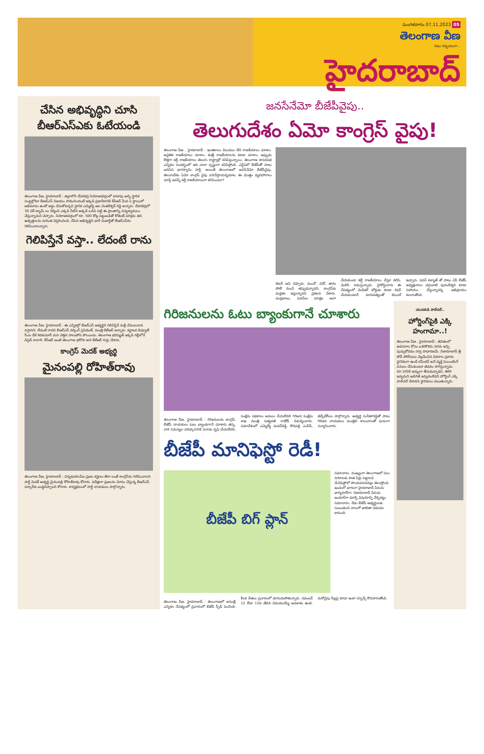మంగళవారం 07,11,2023 05
తెలంగాణ వీణ
నిజం నిర్భయంగా...
హైదరాబాద్
చేసిన అభివృద్ధిని చూసి బీఆర్ఎస్ఎకు ఓటేయండి
తెలంగాణ వీణ, హైదరాబాద్ : జిల్లాలోని దేవరకద్ర నియోజకవర్గంలో దాదాపు అన్ని స్థానిక సంస్థల్లోనూ బీఆర్ఎస్ విజయం సాధించిందంటే ఇక్కడి ప్రజానీకానికి కేసీఆర్ మీద ఏ స్థాయిలో అభిమానం ఉందో అర్థం చేసుకోవచ్చని స్థానిక ఎమ్మెల్యే ఆల వెంకటేశ్వర్ రెడ్డి అన్నారు. దేవరకద్రలో 30 చెక్ డ్యామ్ లు నిర్మించి ఎక్కడి నీటిని అక్కడే ఒడిసి పట్టి ఈ ప్రాంతాన్ని సస్యశ్యామలం చేస్తున్నామని చెప్పారు. నియోజకవర్గంలో రూ. 500 కోట్ల పెట్టుబడితో కోజెంట్ పరిశ్రమ తన ఉత్పత్తులను మరింత విస్తరించింది. చేసిన అభివృద్ధిని భారీ మెజార్టీతో బీఆర్ఎస్‌ను గెలిపించాలన్నారు.
గెలిపిస్తేనే వస్తా.. లేదంటే రాను
తెలంగాణ వీణ, హైదరాబాద్ : ఈ ఎన్నికల్లో బీఆర్ఎస్ అభ్యర్థిని గెలిపిస్తేనే మళ్లీ వేములవాడ వస్తానని, లేదంటే రానని బీఆర్ఎస్ వర్కింగ్ ప్రెసిడెంట్, మంత్రి కేటీఆర్ అన్నారు. కర్ణాటక డిప్యూటీ సీఎం డీకే శివకుమార్ మన నెత్తిన పాలుపోసి పోయిండు. తెలంగాణ భవిష్యత్ ఇక్కడి గల్లీలోనే డిసైడ్ కావాలె. కేసీఆర్ అంటే తెలంగాణ భరోసా అని కేటీఆర్ గుర్తు చేశారు.
కాంగ్రెస్ మెదక్ అభ్యర్థి
మైనంపల్లి రోహిత్‌రావు
తెలంగాణ వీణ, హైదరాబాద్ : చిన్నశంకరంపేట ప్రజల కష్టాలు తీరా లంటే కాంగ్రెస్‌ను గెలిపించాలని పార్టీ మెదక్ అభ్యర్థి మైనంపల్లి రోహిత్‌రావు కోరారు. పదేళ్లుగా ప్రజలను మోసం చేస్తున్న బీఆర్ఎస్ సర్కార్‌కు బుద్ధిచెప్పాలని కోరారు. కార్యక్రమంలో పార్టీ నాయకులు పాల్గొన్నారు.
జనసేనేమో బీజేపీవైపు..
తెలుగుదేశం ఏమో కాంగ్రెస్ వైపు!
తెలంగాణ వీణ , హైదరాబాద్ : ఇంతకాలం విలువలు లేని రాజకీయాలు చూశాం. అనైతిక రాజకీయాలు చూశాం. కంత్రీ రాజకీయాలను కూడా చూశాం. ఇప్పుడు కొత్తగా కల్తీ రాజకీయాలు తెలుగు రాష్ట్రాల్లో కనిపిస్తున్నాయి. తెలంగాణ శాసనసభ ఎన్నికల సందర్భంలో ఇది చాలా స్పష్టంగా కనిపిస్తోంది. ఎన్డీఏలో బీజేపీతో పాటు జనసేన భాగస్వామి పార్టీ. అయితే తెలంగాణలో జనసేనేమో బీజేపీవైపు, తెలుగుదేశం ఏమో కాంగ్రెస్ వైపు పనిచేస్తాయన్నమాట. ఈ మొత్తం వ్యవహారాలు చూస్తే ఇవన్నీ కల్తీ రాజకీయాలుగా కనిపించవా?
బెటర్ అని చెప్పారు. మంచో, చెడో, తాను పోటీ నుంచి తప్పుకున్నానని, కాంగ్రెస్‌కు మద్దతు ఇస్తున్నానని ప్రకటన చేశారు. చంద్రబాబు, పవన్‌లు మాత్రం అలా చేయకుండా కల్తీ రాజకీయాలు చేస్తూ కలిసి, మెలిసి నడుస్తున్నారు. హైకోర్టువారు ఈ నేపథ్యంలో మెడికల్ బోర్డుకు కూడా రిఫర్ చేయకుండానే మానవత్వంతో బెయిల్ ఇచ్చారు. పవన్ కళ్యాణ్ తో పాటు ఏపీ బీజేపీ అధ్యక్షురాలు దగ్గుబాటి పురందేశ్వరి కూడా సహాయం చేస్తున్నారన్న అభిప్రాయం కలుగుతోంది.
గిరిజనులను ఓటు బ్యాంకుగానే చూశారు
తెలంగాణ వీణ, హైదరాబాద్ : గిరిజనులను కాంగ్రెస్, బీజేపీ నాయకులు ఓటు బ్యాంకుగానే చూశారు తప్ప, వారి సమస్యల పరిష్కారానికి ఏనాడు కృషి చేయలేదని, సంక్షేమ పథకాలు అమలు చేయలేదని గిరిజన సంక్షేమ శాఖ మంత్రి సత్యవతి రాథోడ్ విమర్శించారు. సమావేశంలో ఎమ్మెల్యే మదన్‌రెడ్డి, కొడపల్లి ఎంపీపీ, జెడ్పీటీసీలు పాల్గొన్నారు. అభ్యర్థి సునీతారెడ్డితో పాటు గిరిజన నాయకులు మంత్రిని శాలువాలతో ఘనంగా సన్మానించారు.
బీజేపీ మానిఫెస్టో రెడీ!
బీజేపీ బిగ్ ప్లాన్
సమాచారం. ముఖ్యంగా తెలంగాణలో పలు నగరాలకు పాత పేర్లు పెట్టాలని మేనిఫెస్టోలో పొందుపరచనట్లు తెలుస్తోంది. ఇందులో భాగంగా హైదరాబాద్ పేరును భాగ్యనగర్‌గా, నిజామాబాద్ పేరును ఇందూర్‌గా మార్చే విషయాన్ని చేర్చినట్టు సమాచారం. నేడు బీజేపీ అభ్యర్థులకు సంబంధించి నాలుగో జాబితా విడుదల కానుంది.
తెలంగాణ వీణ, హైదరాబాద్ : తెలంగాణలో అసెంబ్లీ ఎన్నికల నేపథ్యంలో ప్రచారంలో బీజేపీ స్పీడ్ పెంచింది. కీలక నేతలు ప్రచారంలో దూసుకుపోతున్నారు. నవంబర్ 12 లేదా 13వ తేదిన విడుదలయ్యే అవకాశం ఉంది. మరోవైపు సీట్లపై కూడా ఇంకా సస్పెన్స్ కొనసాగుతోంది.
యువకుడి హల్‌చల్..
హోర్డింగ్‌పైకి ఎక్కి హంగామా..!
తెలంగాణ వీణ , హైదరాబాద్ : జీవితంలో అవసరాల కోసం ఒకరికొకరు నగదు ఇచ్చి పుచ్చుకోవడం సర్వ సాధారణమే. నిజామాబాద్ త్రీ టౌన్ పోలీసులు వెల్లడించిన వివరాల ప్రకారం స్థానికంగా ఉండే రవీందర్ అనే వ్యక్తి పెయింటింగ్ పనులు చేసుకుంటూ జీవనం సాగిస్తున్నాడు. రూ.1000 అప్పుగా తీసుకున్నాడని, తిరిగి ఇవ్వమని అడిగితే ఇవ్వడంలేదని హోర్డింగ్ ఎక్కి హల్‌చల్ చేశాడని స్థానికులు చెబుతున్నారు.